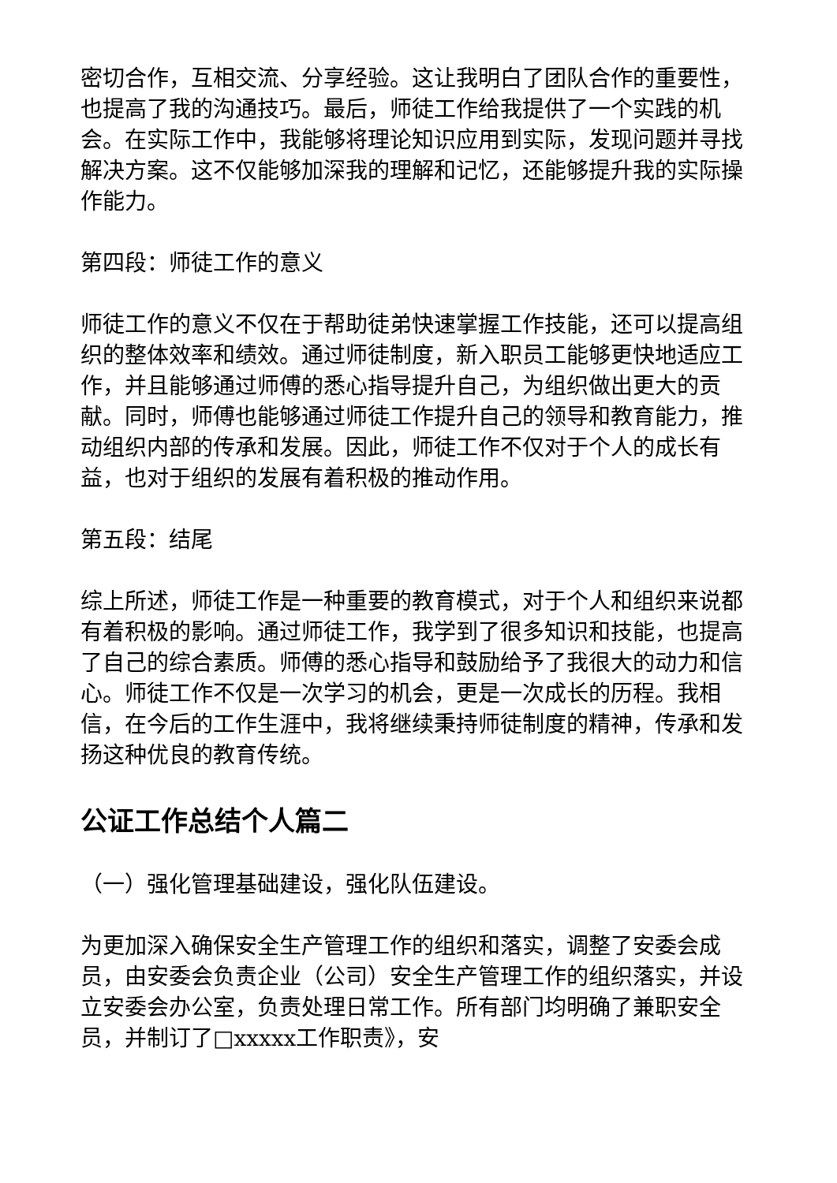密切合作，互相交流、分享经验。这让我明白了团队合作的重要性，也提高了我的沟通技巧。最后，师徒工作给我提供了一个实践的机会。在实际工作中，我能够将理论知识应用到实际，发现问题并寻找解决方案。这不仅能够加深我的理解和记忆，还能够提升我的实际操作能力。
第四段：师徒工作的意义
师徒工作的意义不仅在于帮助徒弟快速掌握工作技能，还可以提高组织的整体效率和绩效。通过师徒制度，新入职员工能够更快地适应工作，并且能够通过师傅的悉心指导提升自己，为组织做出更大的贡献。同时，师傅也能够通过师徒工作提升自己的领导和教育能力，推动组织内部的传承和发展。因此，师徒工作不仅对于个人的成长有益，也对于组织的发展有着积极的推动作用。
第五段：结尾
综上所述，师徒工作是一种重要的教育模式，对于个人和组织来说都有着积极的影响。通过师徒工作，我学到了很多知识和技能，也提高了自己的综合素质。师傅的悉心指导和鼓励给予了我很大的动力和信心。师徒工作不仅是一次学习的机会，更是一次成长的历程。我相信，在今后的工作生涯中，我将继续秉持师徒制度的精神，传承和发扬这种优良的教育传统。
公证工作总结个人篇二
（一）强化管理基础建设，强化队伍建设。
为更加深入确保安全生产管理工作的组织和落实，调整了安委会成员，由安委会负责企业（公司）安全生产管理工作的组织落实，并设立安委会办公室，负责处理日常工作。所有部门均明确了兼职安全员，并制订了□xxxxx工作职责》，安